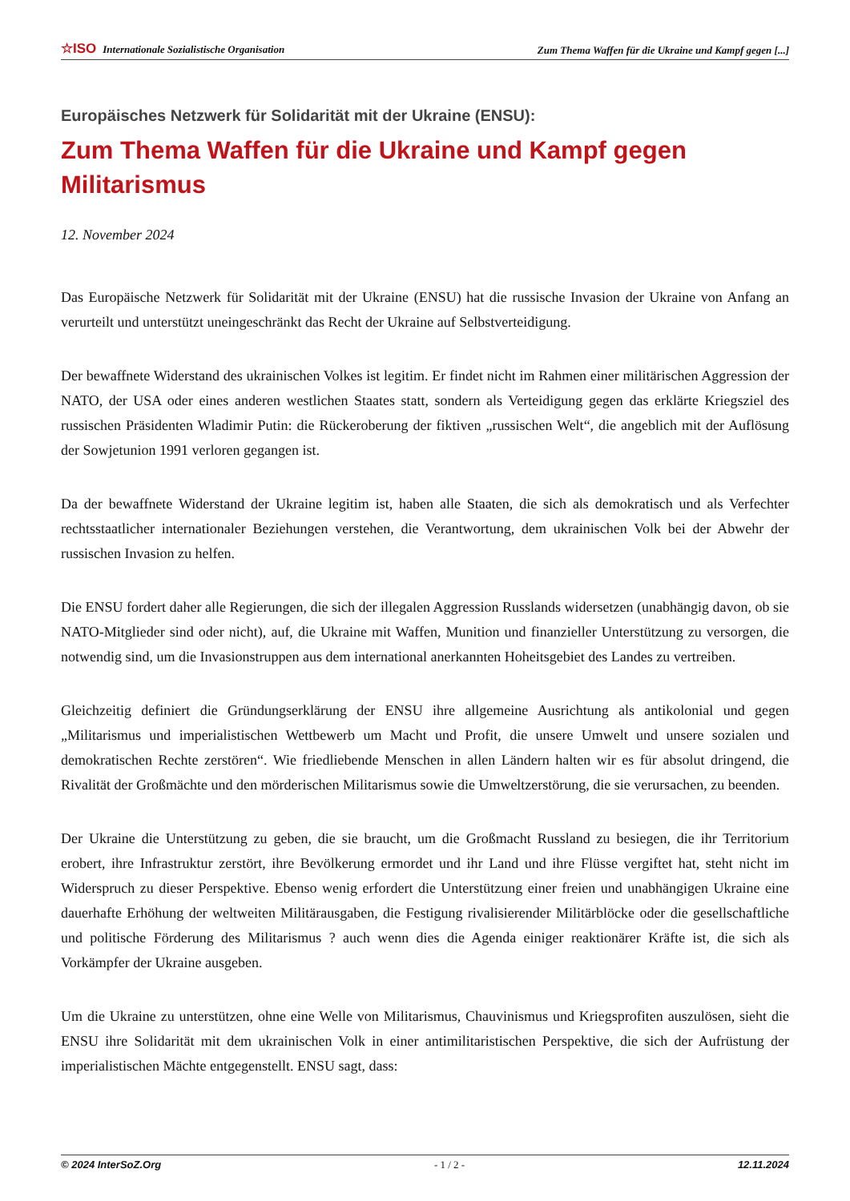☆ISO Internationale Sozialistische Organisation Zum Thema Waffen für die Ukraine und Kampf gegen [...]
Europäisches Netzwerk für Solidarität mit der Ukraine (ENSU):
Zum Thema Waffen für die Ukraine und Kampf gegen Militarismus
12. November 2024
Das Europäische Netzwerk für Solidarität mit der Ukraine (ENSU) hat die russische Invasion der Ukraine von Anfang an verurteilt und unterstützt uneingeschränkt das Recht der Ukraine auf Selbstverteidigung.
Der bewaffnete Widerstand des ukrainischen Volkes ist legitim. Er findet nicht im Rahmen einer militärischen Aggression der NATO, der USA oder eines anderen westlichen Staates statt, sondern als Verteidigung gegen das erklärte Kriegsziel des russischen Präsidenten Wladimir Putin: die Rückeroberung der fiktiven „russischen Welt“, die angeblich mit der Auflösung der Sowjetunion 1991 verloren gegangen ist.
Da der bewaffnete Widerstand der Ukraine legitim ist, haben alle Staaten, die sich als demokratisch und als Verfechter rechtsstaatlicher internationaler Beziehungen verstehen, die Verantwortung, dem ukrainischen Volk bei der Abwehr der russischen Invasion zu helfen.
Die ENSU fordert daher alle Regierungen, die sich der illegalen Aggression Russlands widersetzen (unabhängig davon, ob sie NATO-Mitglieder sind oder nicht), auf, die Ukraine mit Waffen, Munition und finanzieller Unterstützung zu versorgen, die notwendig sind, um die Invasionstruppen aus dem international anerkannten Hoheitsgebiet des Landes zu vertreiben.
Gleichzeitig definiert die Gründungserklärung der ENSU ihre allgemeine Ausrichtung als antikolonial und gegen „Militarismus und imperialistischen Wettbewerb um Macht und Profit, die unsere Umwelt und unsere sozialen und demokratischen Rechte zerstören“. Wie friedliebende Menschen in allen Ländern halten wir es für absolut dringend, die Rivalität der Großmächte und den mörderischen Militarismus sowie die Umweltzerstörung, die sie verursachen, zu beenden.
Der Ukraine die Unterstützung zu geben, die sie braucht, um die Großmacht Russland zu besiegen, die ihr Territorium erobert, ihre Infrastruktur zerstört, ihre Bevölkerung ermordet und ihr Land und ihre Flüsse vergiftet hat, steht nicht im Widerspruch zu dieser Perspektive. Ebenso wenig erfordert die Unterstützung einer freien und unabhängigen Ukraine eine dauerhafte Erhöhung der weltweiten Militärausgaben, die Festigung rivalisierender Militärblöcke oder die gesellschaftliche und politische Förderung des Militarismus ? auch wenn dies die Agenda einiger reaktionärer Kräfte ist, die sich als Vorkämpfer der Ukraine ausgeben.
Um die Ukraine zu unterstützen, ohne eine Welle von Militarismus, Chauvinismus und Kriegsprofiten auszulösen, sieht die ENSU ihre Solidarität mit dem ukrainischen Volk in einer antimilitaristischen Perspektive, die sich der Aufrüstung der imperialistischen Mächte entgegenstellt. ENSU sagt, dass:
© 2024 InterSoZ.Org - 1 / 2 - 12.11.2024